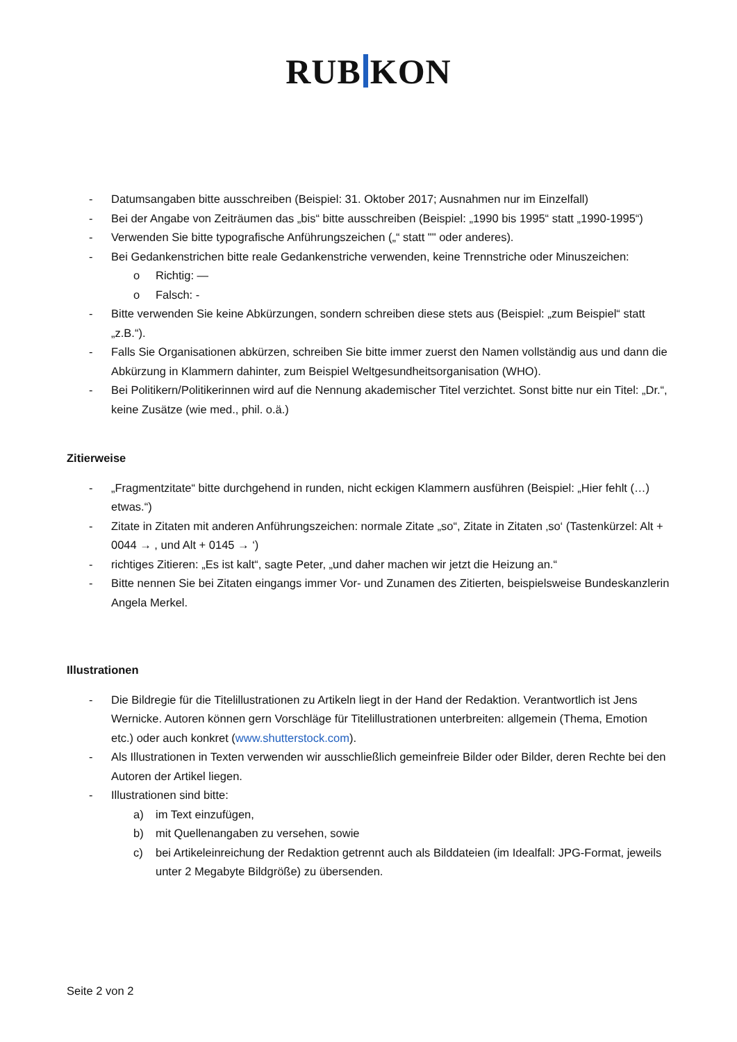RUB KON
- Datumsangaben bitte ausschreiben (Beispiel: 31. Oktober 2017; Ausnahmen nur im Einzelfall)
- Bei der Angabe von Zeiträumen das „bis“ bitte ausschreiben (Beispiel: „1990 bis 1995“ statt „1990-1995“)
- Verwenden Sie bitte typografische Anführungszeichen („“ statt "" oder anderes).
- Bei Gedankenstrichen bitte reale Gedankenstriche verwenden, keine Trennstriche oder Minuszeichen:
o Richtig: —
o Falsch: -
- Bitte verwenden Sie keine Abkürzungen, sondern schreiben diese stets aus (Beispiel: „zum Beispiel“ statt „z.B.“).
- Falls Sie Organisationen abkürzen, schreiben Sie bitte immer zuerst den Namen vollständig aus und dann die Abkürzung in Klammern dahinter, zum Beispiel Weltgesundheitsorganisation (WHO).
- Bei Politikern/Politikerinnen wird auf die Nennung akademischer Titel verzichtet. Sonst bitte nur ein Titel: „Dr.“, keine Zusätze (wie med., phil. o.ä.)
Zitierweise
- „Fragmentzitate“ bitte durchgehend in runden, nicht eckigen Klammern ausführen (Beispiel: „Hier fehlt (…) etwas.“)
- Zitate in Zitaten mit anderen Anführungszeichen: normale Zitate „so“, Zitate in Zitaten ‚so‘ (Tastenkürzel: Alt + 0044 → , und Alt + 0145 → ‘)
- richtiges Zitieren: „Es ist kalt“, sagte Peter, „und daher machen wir jetzt die Heizung an.“
- Bitte nennen Sie bei Zitaten eingangs immer Vor- und Zunamen des Zitierten, beispielsweise Bundeskanzlerin Angela Merkel.
Illustrationen
- Die Bildregie für die Titelillustrationen zu Artikeln liegt in der Hand der Redaktion. Verantwortlich ist Jens Wernicke. Autoren können gern Vorschläge für Titelillustrationen unterbreiten: allgemein (Thema, Emotion etc.) oder auch konkret (www.shutterstock.com).
- Als Illustrationen in Texten verwenden wir ausschließlich gemeinfreie Bilder oder Bilder, deren Rechte bei den Autoren der Artikel liegen.
- Illustrationen sind bitte:
a) im Text einzufügen,
b) mit Quellenangaben zu versehen, sowie
c) bei Artikeleinreichung der Redaktion getrennt auch als Bilddateien (im Idealfall: JPG-Format, jeweils unter 2 Megabyte Bildgröße) zu übersenden.
Seite 2 von 2